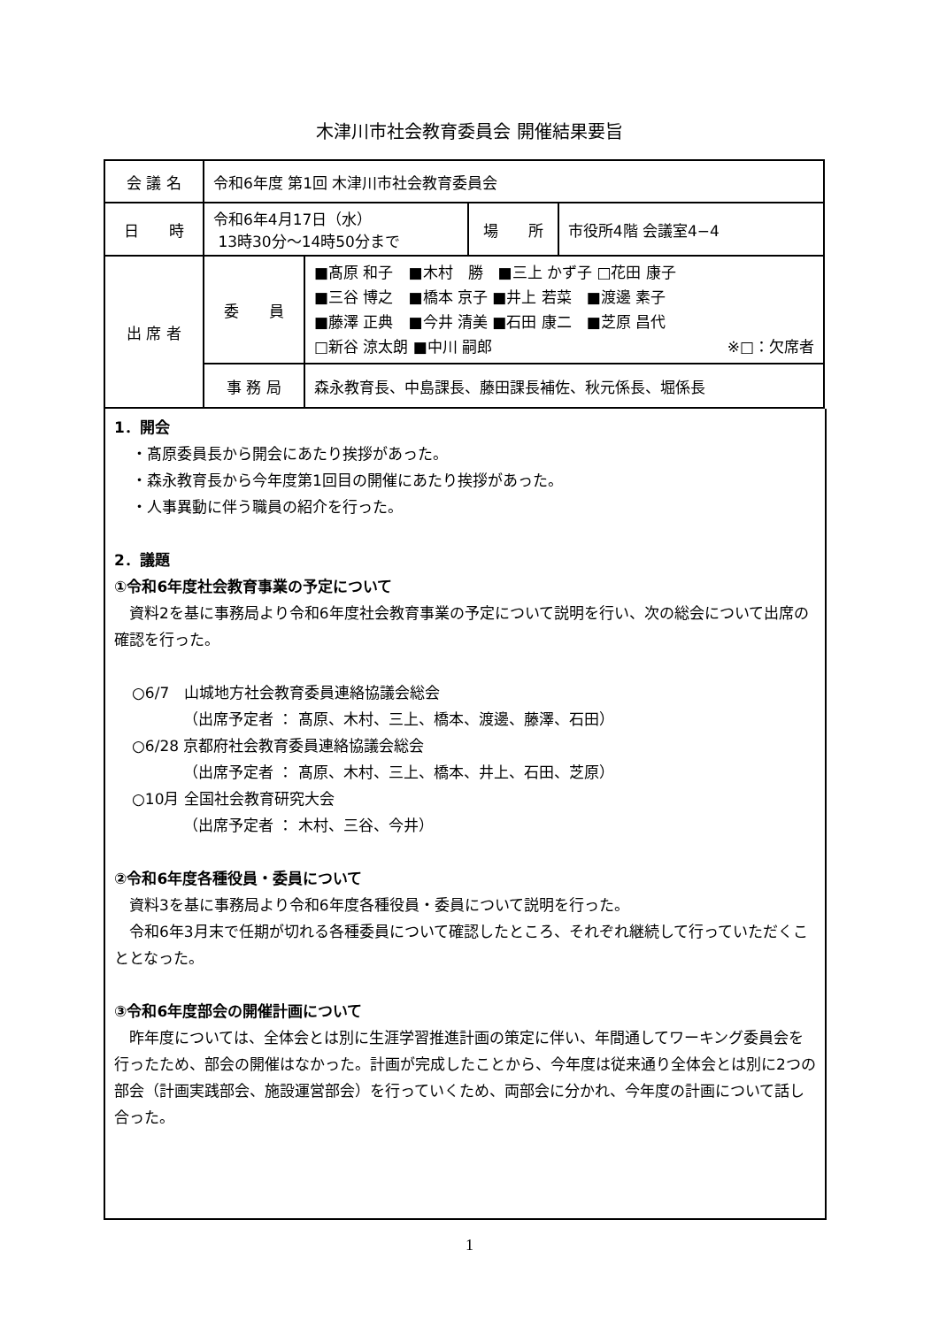木津川市社会教育委員会 開催結果要旨
| 会 議 名 | 令和6年度 第1回 木津川市社会教育委員会 | | | |
| 日 時 | 令和6年4月17日（水） 13時30分～14時50分まで | | 場 所 | 市役所4階 会議室4−4 |
| 出 席 者 | 委 員 | ■髙原 和子 ■木村 勝 ■三上 かず子 □花田 康子 ■三谷 博之 ■橋本 京子 ■井上 若菜 ■渡邊 素子 ■藤澤 正典 ■今井 清美 ■石田 康二 ■芝原 昌代 □新谷 涼太朗 ■中川 嗣郎 ※□：欠席者 | | |
| | 事 務 局 | 森永教育長、中島課長、藤田課長補佐、秋元係長、堀係長 | | |
1．開会
・髙原委員長から開会にあたり挨拶があった。
・森永教育長から今年度第1回目の開催にあたり挨拶があった。
・人事異動に伴う職員の紹介を行った。
2．議題
①令和6年度社会教育事業の予定について
　資料2を基に事務局より令和6年度社会教育事業の予定について説明を行い、次の総会について出席の確認を行った。
○6/7　山城地方社会教育委員連絡協議会総会
（出席予定者 ： 髙原、木村、三上、橋本、渡邊、藤澤、石田）
○6/28 京都府社会教育委員連絡協議会総会
（出席予定者 ： 髙原、木村、三上、橋本、井上、石田、芝原）
○10月 全国社会教育研究大会
（出席予定者 ： 木村、三谷、今井）
②令和6年度各種役員・委員について
　資料3を基に事務局より令和6年度各種役員・委員について説明を行った。
　令和6年3月末で任期が切れる各種委員について確認したところ、それぞれ継続して行っていただくこととなった。
③令和6年度部会の開催計画について
　昨年度については、全体会とは別に生涯学習推進計画の策定に伴い、年間通してワーキング委員会を行ったため、部会の開催はなかった。計画が完成したことから、今年度は従来通り全体会とは別に2つの部会（計画実践部会、施設運営部会）を行っていくため、両部会に分かれ、今年度の計画について話し合った。
1